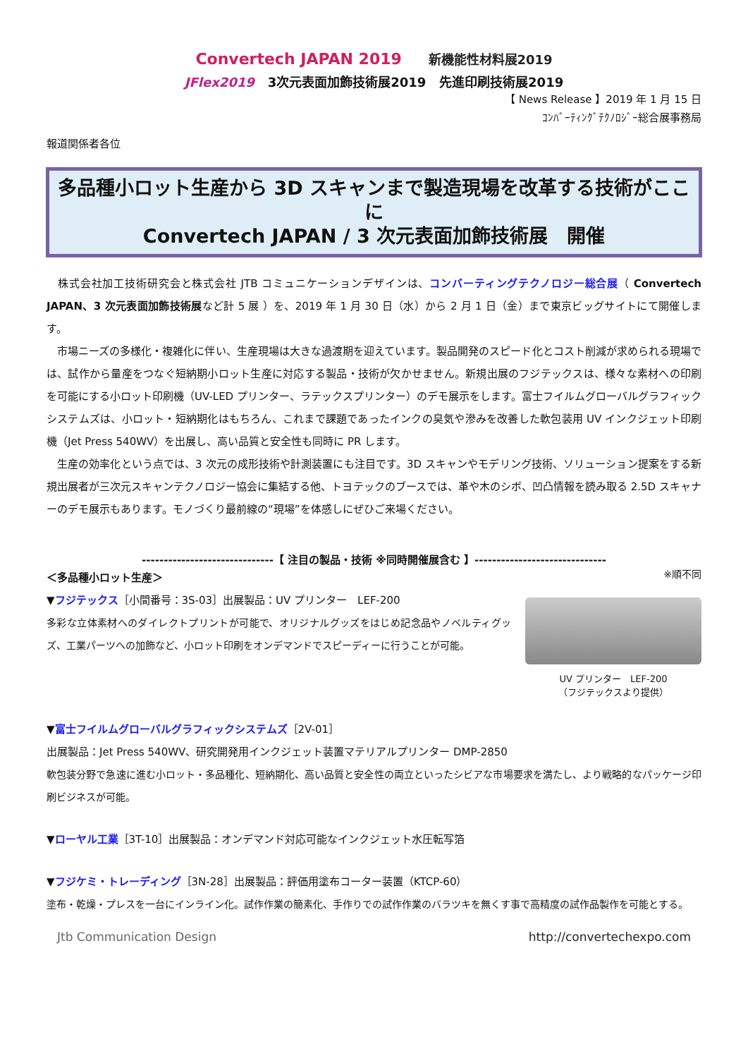Convertech JAPAN 2019 新機能性材料展2019
JFlex2019 3次元表面加飾技術展2019 先進印刷技術展2019
【 News Release 】2019 年 1 月 15 日
ｺﾝﾊﾞｰﾃｨﾝｸﾞﾃｸﾉﾛｼﾞｰ総合展事務局
報道関係者各位
多品種小ロット生産から 3D スキャンまで製造現場を改革する技術がここに
Convertech JAPAN / 3 次元表面加飾技術展　開催
　株式会社加工技術研究会と株式会社 JTB コミュニケーションデザインは、コンバーティングテクノロジー総合展（ Convertech JAPAN、3 次元表面加飾技術展など計 5 展 ）を、2019 年 1 月 30 日（水）から 2 月 1 日（金）まで東京ビッグサイトにて開催します。
　市場ニーズの多様化・複雑化に伴い、生産現場は大きな過渡期を迎えています。製品開発のスピード化とコスト削減が求められる現場では、試作から量産をつなぐ短納期小ロット生産に対応する製品・技術が欠かせません。新規出展のフジテックスは、様々な素材への印刷を可能にする小ロット印刷機（UV-LED プリンター、ラテックスプリンター）のデモ展示をします。富士フイルムグローバルグラフィックシステムズは、小ロット・短納期化はもちろん、これまで課題であったインクの臭気や滲みを改善した軟包装用 UV インクジェット印刷機（Jet Press 540WV）を出展し、高い品質と安全性も同時に PR します。
　生産の効率化という点では、3 次元の成形技術や計測装置にも注目です。3D スキャンやモデリング技術、ソリューション提案をする新規出展者が三次元スキャンテクノロジー協会に集結する他、トヨテックのブースでは、革や木のシボ、凹凸情報を読み取る 2.5D スキャナーのデモ展示もあります。モノづくり最前線の“現場”を体感しにぜひご来場ください。
------------------------------【 注目の製品・技術 ※同時開催展含む 】------------------------------
＜多品種小ロット生産＞
▼フジテックス［小間番号：3S-03］出展製品：UV プリンター　LEF-200
多彩な立体素材へのダイレクトプリントが可能で、オリジナルグッズをはじめ記念品やノベルティグッズ、工業パーツへの加飾など、小ロット印刷をオンデマンドでスピーディーに行うことが可能。
※順不同
UV プリンター　LEF-200
（フジテックスより提供）
▼富士フイルムグローバルグラフィックシステムズ［2V-01］
出展製品：Jet Press 540WV、研究開発用インクジェット装置マテリアルプリンター DMP-2850
軟包装分野で急速に進む小ロット・多品種化、短納期化、高い品質と安全性の両立といったシビアな市場要求を満たし、より戦略的なパッケージ印刷ビジネスが可能。
▼ローヤル工業［3T-10］出展製品：オンデマンド対応可能なインクジェット水圧転写箔
▼フジケミ・トレーディング［3N-28］出展製品：評価用塗布コーター装置（KTCP-60）
塗布・乾燥・プレスを一台にインライン化。試作作業の簡素化、手作りでの試作作業のバラツキを無くす事で高精度の試作品製作を可能とする。
Jtb Communication Design http://convertechexpo.com